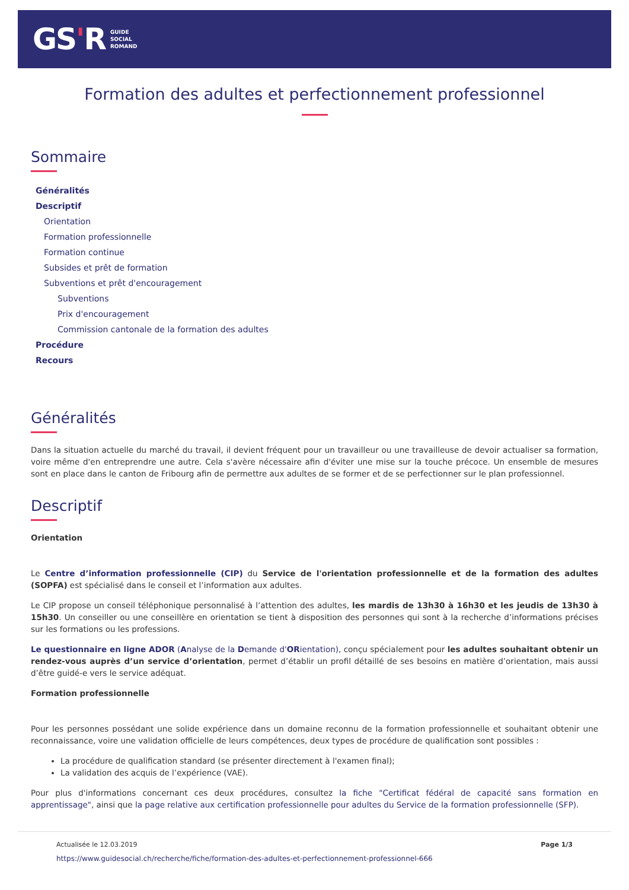GS'R
GUIDE
SOCIAL
ROMAND
Formation des adultes et perfectionnement professionnel
Sommaire
Généralités
Descriptif
Orientation
Formation professionnelle
Formation continue
Subsides et prêt de formation
Subventions et prêt d'encouragement
Subventions
Prix d'encouragement
Commission cantonale de la formation des adultes
Procédure
Recours
Généralités
Dans la situation actuelle du marché du travail, il devient fréquent pour un travailleur ou une travailleuse de devoir actualiser sa formation, voire même d'en entreprendre une autre. Cela s'avère nécessaire afin d'éviter une mise sur la touche précoce. Un ensemble de mesures sont en place dans le canton de Fribourg afin de permettre aux adultes de se former et de se perfectionner sur le plan professionnel.
Descriptif
Orientation
Le Centre d’information professionnelle (CIP) du Service de l'orientation professionnelle et de la formation des adultes (SOPFA) est spécialisé dans le conseil et l’information aux adultes.
Le CIP propose un conseil téléphonique personnalisé à l’attention des adultes, les mardis de 13h30 à 16h30 et les jeudis de 13h30 à 15h30. Un conseiller ou une conseillère en orientation se tient à disposition des personnes qui sont à la recherche d’informations précises sur les formations ou les professions.
Le questionnaire en ligne ADOR (Analyse de la Demande d'ORientation), conçu spécialement pour les adultes souhaitant obtenir un rendez-vous auprès d’un service d’orientation, permet d’établir un profil détaillé de ses besoins en matière d’orientation, mais aussi d’être guidé-e vers le service adéquat.
Formation professionnelle
Pour les personnes possédant une solide expérience dans un domaine reconnu de la formation professionnelle et souhaitant obtenir une reconnaissance, voire une validation officielle de leurs compétences, deux types de procédure de qualification sont possibles :
La procédure de qualification standard (se présenter directement à l'examen final);
La validation des acquis de l’expérience (VAE).
Pour plus d'informations concernant ces deux procédures, consultez la fiche "Certificat fédéral de capacité sans formation en apprentissage", ainsi que la page relative aux certification professionnelle pour adultes du Service de la formation professionnelle (SFP).
Actualisée le 12.03.2019 Page 1/3
https://www.guidesocial.ch/recherche/fiche/formation-des-adultes-et-perfectionnement-professionnel-666